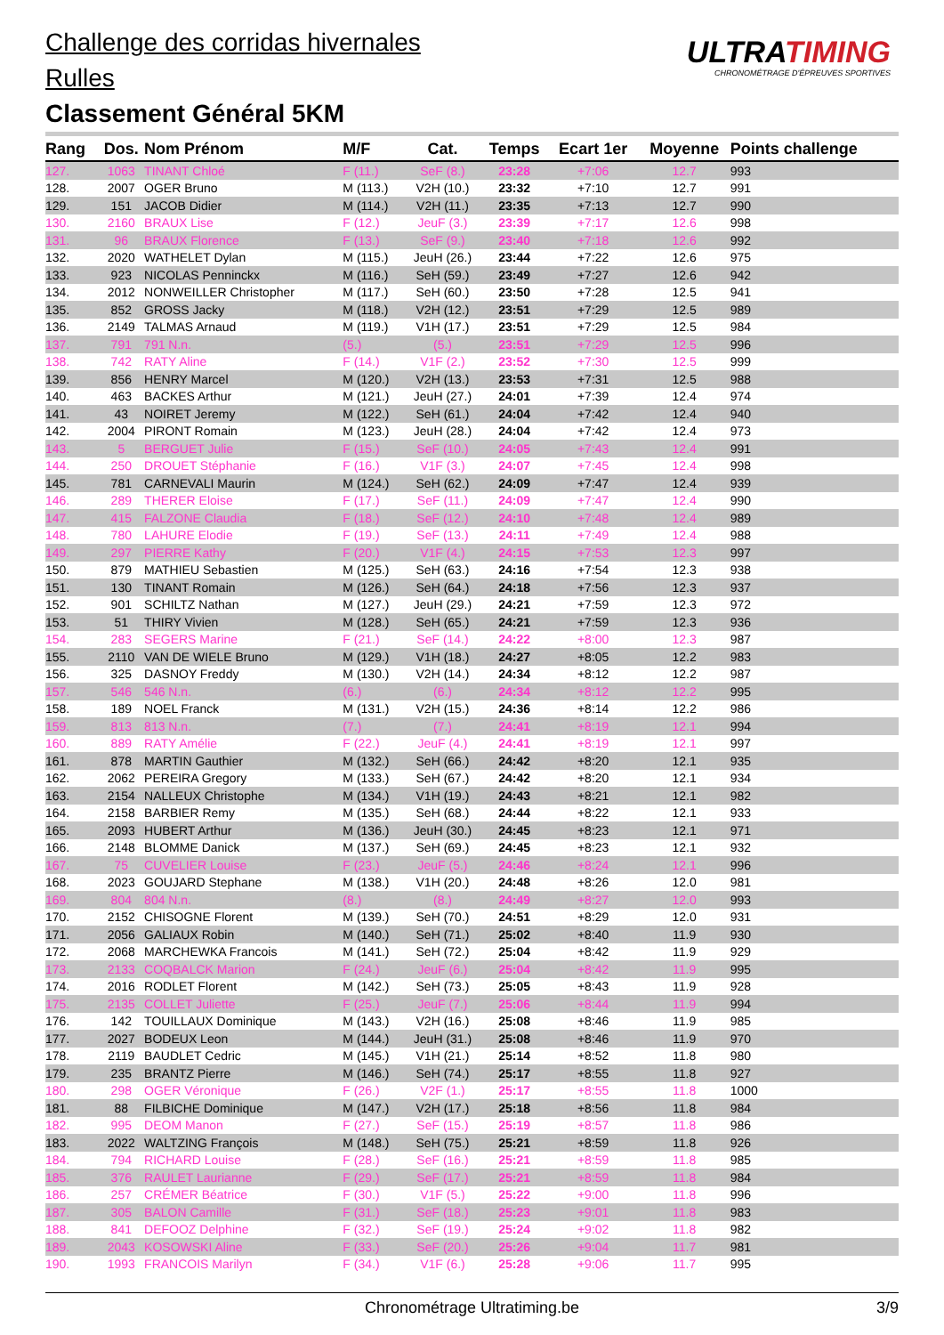Challenge des corridas hivernales
Rulles
Classement Général 5KM
ULTRATIMING
CHRONOMÉTRAGE D'ÉPREUVES SPORTIVES
| Rang | Dos. | Nom Prénom | M/F | Cat. | Temps | Ecart 1er | Moyenne | Points challenge |
| --- | --- | --- | --- | --- | --- | --- | --- | --- |
| 127. | 1063 | TINANT Chloé | F (11.) | SeF (8.) | 23:28 | +7:06 | 12.7 | 993 |
| 128. | 2007 | OGER Bruno | M (113.) | V2H (10.) | 23:32 | +7:10 | 12.7 | 991 |
| 129. | 151 | JACOB Didier | M (114.) | V2H (11.) | 23:35 | +7:13 | 12.7 | 990 |
| 130. | 2160 | BRAUX Lise | F (12.) | JeuF (3.) | 23:39 | +7:17 | 12.6 | 998 |
| 131. | 96 | BRAUX Florence | F (13.) | SeF (9.) | 23:40 | +7:18 | 12.6 | 992 |
| 132. | 2020 | WATHELET Dylan | M (115.) | JeuH (26.) | 23:44 | +7:22 | 12.6 | 975 |
| 133. | 923 | NICOLAS Penninckx | M (116.) | SeH (59.) | 23:49 | +7:27 | 12.6 | 942 |
| 134. | 2012 | NONWEILLER Christopher | M (117.) | SeH (60.) | 23:50 | +7:28 | 12.5 | 941 |
| 135. | 852 | GROSS Jacky | M (118.) | V2H (12.) | 23:51 | +7:29 | 12.5 | 989 |
| 136. | 2149 | TALMAS Arnaud | M (119.) | V1H (17.) | 23:51 | +7:29 | 12.5 | 984 |
| 137. | 791 | 791 N.n. | (5.) | (5.) | 23:51 | +7:29 | 12.5 | 996 |
| 138. | 742 | RATY Aline | F (14.) | V1F (2.) | 23:52 | +7:30 | 12.5 | 999 |
| 139. | 856 | HENRY Marcel | M (120.) | V2H (13.) | 23:53 | +7:31 | 12.5 | 988 |
| 140. | 463 | BACKES Arthur | M (121.) | JeuH (27.) | 24:01 | +7:39 | 12.4 | 974 |
| 141. | 43 | NOIRET Jeremy | M (122.) | SeH (61.) | 24:04 | +7:42 | 12.4 | 940 |
| 142. | 2004 | PIRONT Romain | M (123.) | JeuH (28.) | 24:04 | +7:42 | 12.4 | 973 |
| 143. | 5 | BERGUET Julie | F (15.) | SeF (10.) | 24:05 | +7:43 | 12.4 | 991 |
| 144. | 250 | DROUET Stéphanie | F (16.) | V1F (3.) | 24:07 | +7:45 | 12.4 | 998 |
| 145. | 781 | CARNEVALI Maurin | M (124.) | SeH (62.) | 24:09 | +7:47 | 12.4 | 939 |
| 146. | 289 | THERER Eloise | F (17.) | SeF (11.) | 24:09 | +7:47 | 12.4 | 990 |
| 147. | 415 | FALZONE Claudia | F (18.) | SeF (12.) | 24:10 | +7:48 | 12.4 | 989 |
| 148. | 780 | LAHURE Elodie | F (19.) | SeF (13.) | 24:11 | +7:49 | 12.4 | 988 |
| 149. | 297 | PIERRE Kathy | F (20.) | V1F (4.) | 24:15 | +7:53 | 12.3 | 997 |
| 150. | 879 | MATHIEU Sebastien | M (125.) | SeH (63.) | 24:16 | +7:54 | 12.3 | 938 |
| 151. | 130 | TINANT Romain | M (126.) | SeH (64.) | 24:18 | +7:56 | 12.3 | 937 |
| 152. | 901 | SCHILTZ Nathan | M (127.) | JeuH (29.) | 24:21 | +7:59 | 12.3 | 972 |
| 153. | 51 | THIRY Vivien | M (128.) | SeH (65.) | 24:21 | +7:59 | 12.3 | 936 |
| 154. | 283 | SEGERS Marine | F (21.) | SeF (14.) | 24:22 | +8:00 | 12.3 | 987 |
| 155. | 2110 | VAN DE WIELE Bruno | M (129.) | V1H (18.) | 24:27 | +8:05 | 12.2 | 983 |
| 156. | 325 | DASNOY Freddy | M (130.) | V2H (14.) | 24:34 | +8:12 | 12.2 | 987 |
| 157. | 546 | 546 N.n. | (6.) | (6.) | 24:34 | +8:12 | 12.2 | 995 |
| 158. | 189 | NOEL Franck | M (131.) | V2H (15.) | 24:36 | +8:14 | 12.2 | 986 |
| 159. | 813 | 813 N.n. | (7.) | (7.) | 24:41 | +8:19 | 12.1 | 994 |
| 160. | 889 | RATY Amélie | F (22.) | JeuF (4.) | 24:41 | +8:19 | 12.1 | 997 |
| 161. | 878 | MARTIN Gauthier | M (132.) | SeH (66.) | 24:42 | +8:20 | 12.1 | 935 |
| 162. | 2062 | PEREIRA Gregory | M (133.) | SeH (67.) | 24:42 | +8:20 | 12.1 | 934 |
| 163. | 2154 | NALLEUX Christophe | M (134.) | V1H (19.) | 24:43 | +8:21 | 12.1 | 982 |
| 164. | 2158 | BARBIER Remy | M (135.) | SeH (68.) | 24:44 | +8:22 | 12.1 | 933 |
| 165. | 2093 | HUBERT Arthur | M (136.) | JeuH (30.) | 24:45 | +8:23 | 12.1 | 971 |
| 166. | 2148 | BLOMME Danick | M (137.) | SeH (69.) | 24:45 | +8:23 | 12.1 | 932 |
| 167. | 75 | CUVELIER Louise | F (23.) | JeuF (5.) | 24:46 | +8:24 | 12.1 | 996 |
| 168. | 2023 | GOUJARD Stephane | M (138.) | V1H (20.) | 24:48 | +8:26 | 12.0 | 981 |
| 169. | 804 | 804 N.n. | (8.) | (8.) | 24:49 | +8:27 | 12.0 | 993 |
| 170. | 2152 | CHISOGNE Florent | M (139.) | SeH (70.) | 24:51 | +8:29 | 12.0 | 931 |
| 171. | 2056 | GALIAUX Robin | M (140.) | SeH (71.) | 25:02 | +8:40 | 11.9 | 930 |
| 172. | 2068 | MARCHEWKA Francois | M (141.) | SeH (72.) | 25:04 | +8:42 | 11.9 | 929 |
| 173. | 2133 | COQBALCK Marion | F (24.) | JeuF (6.) | 25:04 | +8:42 | 11.9 | 995 |
| 174. | 2016 | RODLET Florent | M (142.) | SeH (73.) | 25:05 | +8:43 | 11.9 | 928 |
| 175. | 2135 | COLLET Juliette | F (25.) | JeuF (7.) | 25:06 | +8:44 | 11.9 | 994 |
| 176. | 142 | TOUILLAUX Dominique | M (143.) | V2H (16.) | 25:08 | +8:46 | 11.9 | 985 |
| 177. | 2027 | BODEUX Leon | M (144.) | JeuH (31.) | 25:08 | +8:46 | 11.9 | 970 |
| 178. | 2119 | BAUDLET Cedric | M (145.) | V1H (21.) | 25:14 | +8:52 | 11.8 | 980 |
| 179. | 235 | BRANTZ Pierre | M (146.) | SeH (74.) | 25:17 | +8:55 | 11.8 | 927 |
| 180. | 298 | OGER Véronique | F (26.) | V2F (1.) | 25:17 | +8:55 | 11.8 | 1000 |
| 181. | 88 | FILBICHE Dominique | M (147.) | V2H (17.) | 25:18 | +8:56 | 11.8 | 984 |
| 182. | 995 | DEOM Manon | F (27.) | SeF (15.) | 25:19 | +8:57 | 11.8 | 986 |
| 183. | 2022 | WALTZING François | M (148.) | SeH (75.) | 25:21 | +8:59 | 11.8 | 926 |
| 184. | 794 | RICHARD Louise | F (28.) | SeF (16.) | 25:21 | +8:59 | 11.8 | 985 |
| 185. | 376 | RAULET Laurianne | F (29.) | SeF (17.) | 25:21 | +8:59 | 11.8 | 984 |
| 186. | 257 | CRÉMER Béatrice | F (30.) | V1F (5.) | 25:22 | +9:00 | 11.8 | 996 |
| 187. | 305 | BALON Camille | F (31.) | SeF (18.) | 25:23 | +9:01 | 11.8 | 983 |
| 188. | 841 | DEFOOZ Delphine | F (32.) | SeF (19.) | 25:24 | +9:02 | 11.8 | 982 |
| 189. | 2043 | KOSOWSKI Aline | F (33.) | SeF (20.) | 25:26 | +9:04 | 11.7 | 981 |
| 190. | 1993 | FRANCOIS Marilyn | F (34.) | V1F (6.) | 25:28 | +9:06 | 11.7 | 995 |
Chronométrage Ultratiming.be 3/9